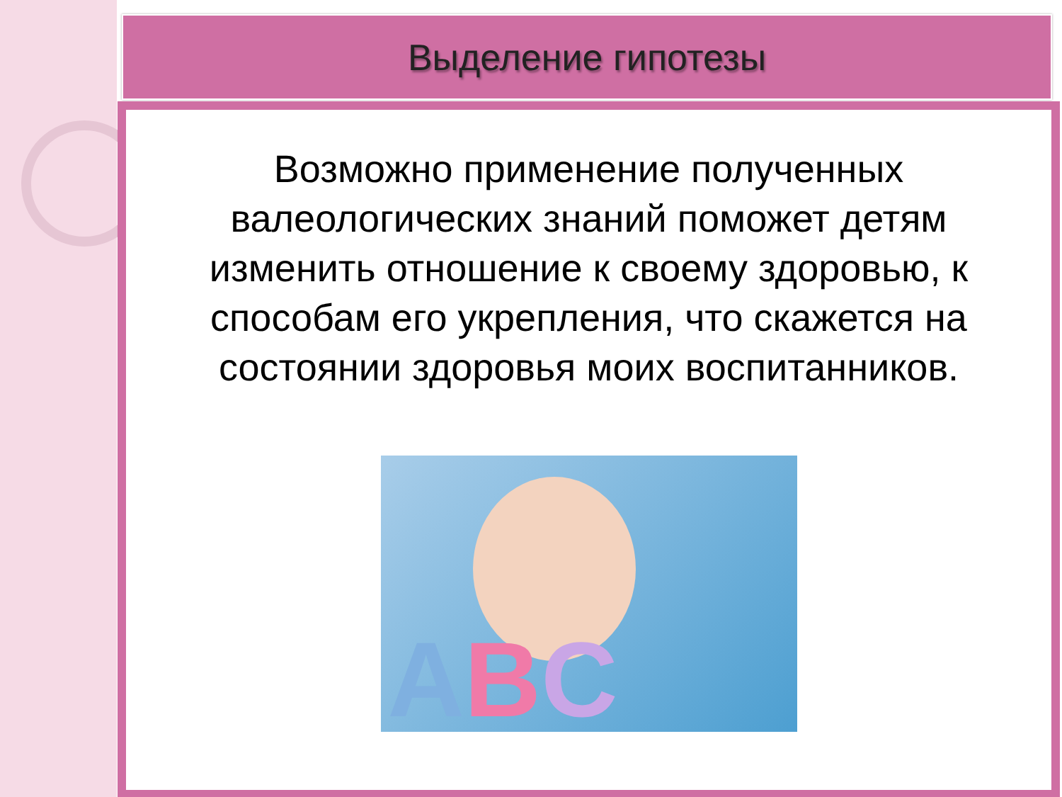Выделение гипотезы
Возможно применение полученных валеологических знаний поможет детям изменить отношение к своему здоровью, к способам его укрепления, что скажется на состоянии здоровья моих воспитанников.
ABC